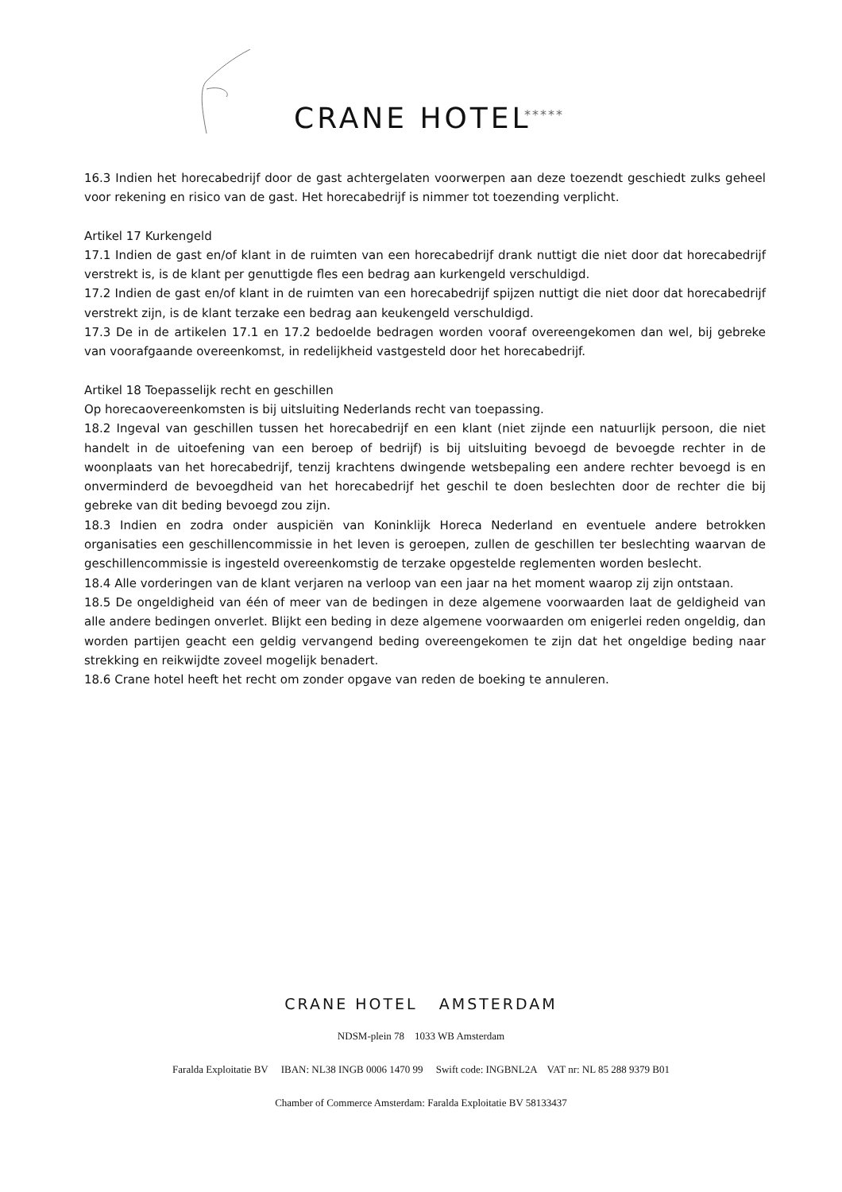CRANE HOTEL *****
16.3 Indien het horecabedrijf door de gast achtergelaten voorwerpen aan deze toezendt geschiedt zulks geheel voor rekening en risico van de gast. Het horecabedrijf is nimmer tot toezending verplicht.
Artikel 17 Kurkengeld
17.1 Indien de gast en/of klant in de ruimten van een horecabedrijf drank nuttigt die niet door dat horecabedrijf verstrekt is, is de klant per genuttigde fles een bedrag aan kurkengeld verschuldigd.
17.2 Indien de gast en/of klant in de ruimten van een horecabedrijf spijzen nuttigt die niet door dat horecabedrijf verstrekt zijn, is de klant terzake een bedrag aan keukengeld verschuldigd.
17.3 De in de artikelen 17.1 en 17.2 bedoelde bedragen worden vooraf overeengekomen dan wel, bij gebreke van voorafgaande overeenkomst, in redelijkheid vastgesteld door het horecabedrijf.
Artikel 18 Toepasselijk recht en geschillen
Op horecaovereenkomsten is bij uitsluiting Nederlands recht van toepassing.
18.2 Ingeval van geschillen tussen het horecabedrijf en een klant (niet zijnde een natuurlijk persoon, die niet handelt in de uitoefening van een beroep of bedrijf) is bij uitsluiting bevoegd de bevoegde rechter in de woonplaats van het horecabedrijf, tenzij krachtens dwingende wetsbepaling een andere rechter bevoegd is en onverminderd de bevoegdheid van het horecabedrijf het geschil te doen beslechten door de rechter die bij gebreke van dit beding bevoegd zou zijn.
18.3 Indien en zodra onder auspiciën van Koninklijk Horeca Nederland en eventuele andere betrokken organisaties een geschillencommissie in het leven is geroepen, zullen de geschillen ter beslechting waarvan de geschillencommissie is ingesteld overeenkomstig de terzake opgestelde reglementen worden beslecht.
18.4 Alle vorderingen van de klant verjaren na verloop van een jaar na het moment waarop zij zijn ontstaan.
18.5 De ongeldigheid van één of meer van de bedingen in deze algemene voorwaarden laat de geldigheid van alle andere bedingen onverlet. Blijkt een beding in deze algemene voorwaarden om enigerlei reden ongeldig, dan worden partijen geacht een geldig vervangend beding overeengekomen te zijn dat het ongeldige beding naar strekking en reikwijdte zoveel mogelijk benadert.
18.6 Crane hotel heeft het recht om zonder opgave van reden de boeking te annuleren.
CRANE HOTEL AMSTERDAM
NDSM-plein 78 1033 WB Amsterdam
Faralda Exploitatie BV IBAN: NL38 INGB 0006 1470 99 Swift code: INGBNL2A VAT nr: NL 85 288 9379 B01
Chamber of Commerce Amsterdam: Faralda Exploitatie BV 58133437